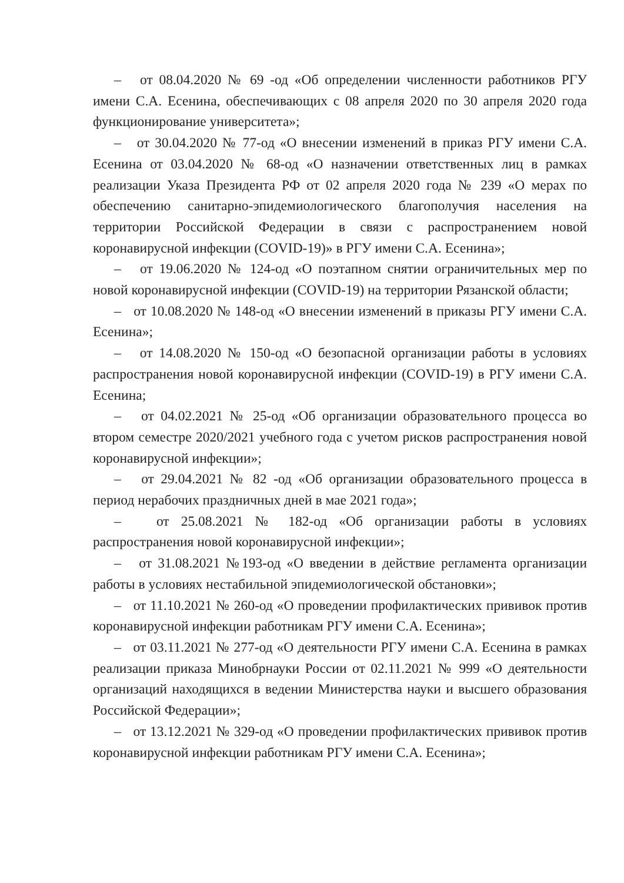– от 08.04.2020 № 69 -од «Об определении численности работников РГУ имени С.А. Есенина, обеспечивающих с 08 апреля 2020 по 30 апреля 2020 года функционирование университета»;
– от 30.04.2020 № 77-од «О внесении изменений в приказ РГУ имени С.А. Есенина от 03.04.2020 № 68-од «О назначении ответственных лиц в рамках реализации Указа Президента РФ от 02 апреля 2020 года № 239 «О мерах по обеспечению санитарно-эпидемиологического благополучия населения на территории Российской Федерации в связи с распространением новой коронавирусной инфекции (COVID-19)» в РГУ имени С.А. Есенина»;
– от 19.06.2020 № 124-од «О поэтапном снятии ограничительных мер по новой коронавирусной инфекции (COVID-19) на территории Рязанской области;
– от 10.08.2020 № 148-од «О внесении изменений в приказы РГУ имени С.А. Есенина»;
– от 14.08.2020 № 150-од «О безопасной организации работы в условиях распространения новой коронавирусной инфекции (COVID-19) в РГУ имени С.А. Есенина;
– от 04.02.2021 № 25-од «Об организации образовательного процесса во втором семестре 2020/2021 учебного года с учетом рисков распространения новой коронавирусной инфекции»;
– от 29.04.2021 № 82 -од «Об организации образовательного процесса в период нерабочих праздничных дней в мае 2021 года»;
– от 25.08.2021 № 182-од «Об организации работы в условиях распространения новой коронавирусной инфекции»;
– от 31.08.2021 №193-од «О введении в действие регламента организации работы в условиях нестабильной эпидемиологической обстановки»;
– от 11.10.2021 № 260-од «О проведении профилактических прививок против коронавирусной инфекции работникам РГУ имени С.А. Есенина»;
– от 03.11.2021 № 277-од «О деятельности РГУ имени С.А. Есенина в рамках реализации приказа Минобрнауки России от 02.11.2021 № 999 «О деятельности организаций находящихся в ведении Министерства науки и высшего образования Российской Федерации»;
– от 13.12.2021 № 329-од «О проведении профилактических прививок против коронавирусной инфекции работникам РГУ имени С.А. Есенина»;